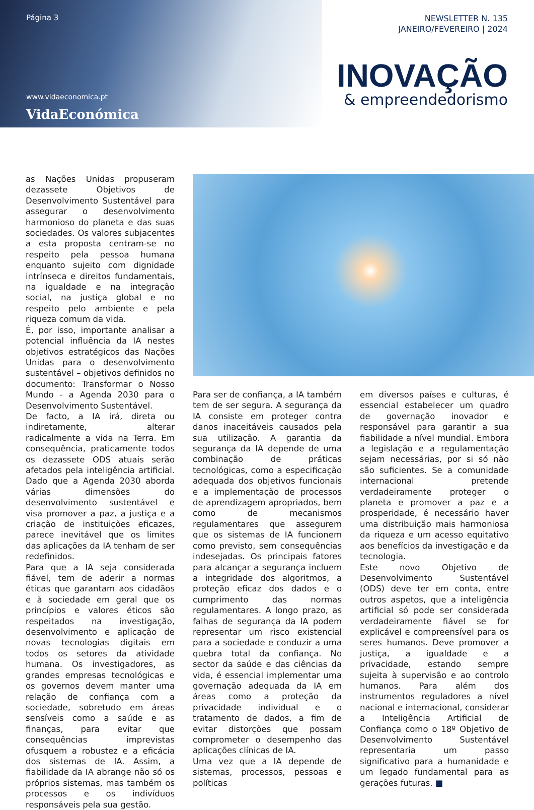Página 3
www.vidaeconomica.pt
VidaEconómica
NEWSLETTER N. 135
JANEIRO/FEVEREIRO | 2024
INOVAÇÃO
& empreendedorismo
as Nações Unidas propuseram dezassete Objetivos de Desenvolvimento Sustentável para assegurar o desenvolvimento harmonioso do planeta e das suas sociedades. Os valores subjacentes a esta proposta centram-se no respeito pela pessoa humana enquanto sujeito com dignidade intrínseca e direitos fundamentais, na igualdade e na integração social, na justiça global e no respeito pelo ambiente e pela riqueza comum da vida.
É, por isso, importante analisar a potencial influência da IA nestes objetivos estratégicos das Nações Unidas para o desenvolvimento sustentável – objetivos definidos no documento: Transformar o Nosso Mundo - a Agenda 2030 para o Desenvolvimento Sustentável.
De facto, a IA irá, direta ou indiretamente, alterar radicalmente a vida na Terra. Em consequência, praticamente todos os dezassete ODS atuais serão afetados pela inteligência artificial. Dado que a Agenda 2030 aborda várias dimensões do desenvolvimento sustentável e visa promover a paz, a justiça e a criação de instituições eficazes, parece inevitável que os limites das aplicações da IA tenham de ser redefinidos.
Para que a IA seja considerada fiável, tem de aderir a normas éticas que garantam aos cidadãos e à sociedade em geral que os princípios e valores éticos são respeitados na investigação, desenvolvimento e aplicação de novas tecnologias digitais em todos os setores da atividade humana. Os investigadores, as grandes empresas tecnológicas e os governos devem manter uma relação de confiança com a sociedade, sobretudo em áreas sensíveis como a saúde e as finanças, para evitar que consequências imprevistas ofusquem a robustez e a eficácia dos sistemas de IA. Assim, a fiabilidade da IA abrange não só os próprios sistemas, mas também os processos e os indivíduos responsáveis pela sua gestão.
Para ser de confiança, a IA também tem de ser segura. A segurança da IA consiste em proteger contra danos inaceitáveis causados pela sua utilização. A garantia da segurança da IA depende de uma combinação de práticas tecnológicas, como a especificação adequada dos objetivos funcionais e a implementação de processos de aprendizagem apropriados, bem como de mecanismos regulamentares que assegurem que os sistemas de IA funcionem como previsto, sem consequências indesejadas. Os principais fatores para alcançar a segurança incluem a integridade dos algoritmos, a proteção eficaz dos dados e o cumprimento das normas regulamentares. A longo prazo, as falhas de segurança da IA podem representar um risco existencial para a sociedade e conduzir a uma quebra total da confiança. No sector da saúde e das ciências da vida, é essencial implementar uma governação adequada da IA em áreas como a proteção da privacidade individual e o tratamento de dados, a fim de evitar distorções que possam comprometer o desempenho das aplicações clínicas de IA.
Uma vez que a IA depende de sistemas, processos, pessoas e políticas
em diversos países e culturas, é essencial estabelecer um quadro de governação inovador e responsável para garantir a sua fiabilidade a nível mundial. Embora a legislação e a regulamentação sejam necessárias, por si só não são suficientes. Se a comunidade internacional pretende verdadeiramente proteger o planeta e promover a paz e a prosperidade, é necessário haver uma distribuição mais harmoniosa da riqueza e um acesso equitativo aos benefícios da investigação e da tecnologia.
Este novo Objetivo de Desenvolvimento Sustentável (ODS) deve ter em conta, entre outros aspetos, que a inteligência artificial só pode ser considerada verdadeiramente fiável se for explicável e compreensível para os seres humanos. Deve promover a justiça, a igualdade e a privacidade, estando sempre sujeita à supervisão e ao controlo humanos. Para além dos instrumentos reguladores a nível nacional e internacional, considerar a Inteligência Artificial de Confiança como o 18º Objetivo de Desenvolvimento Sustentável representaria um passo significativo para a humanidade e um legado fundamental para as gerações futuras. ■